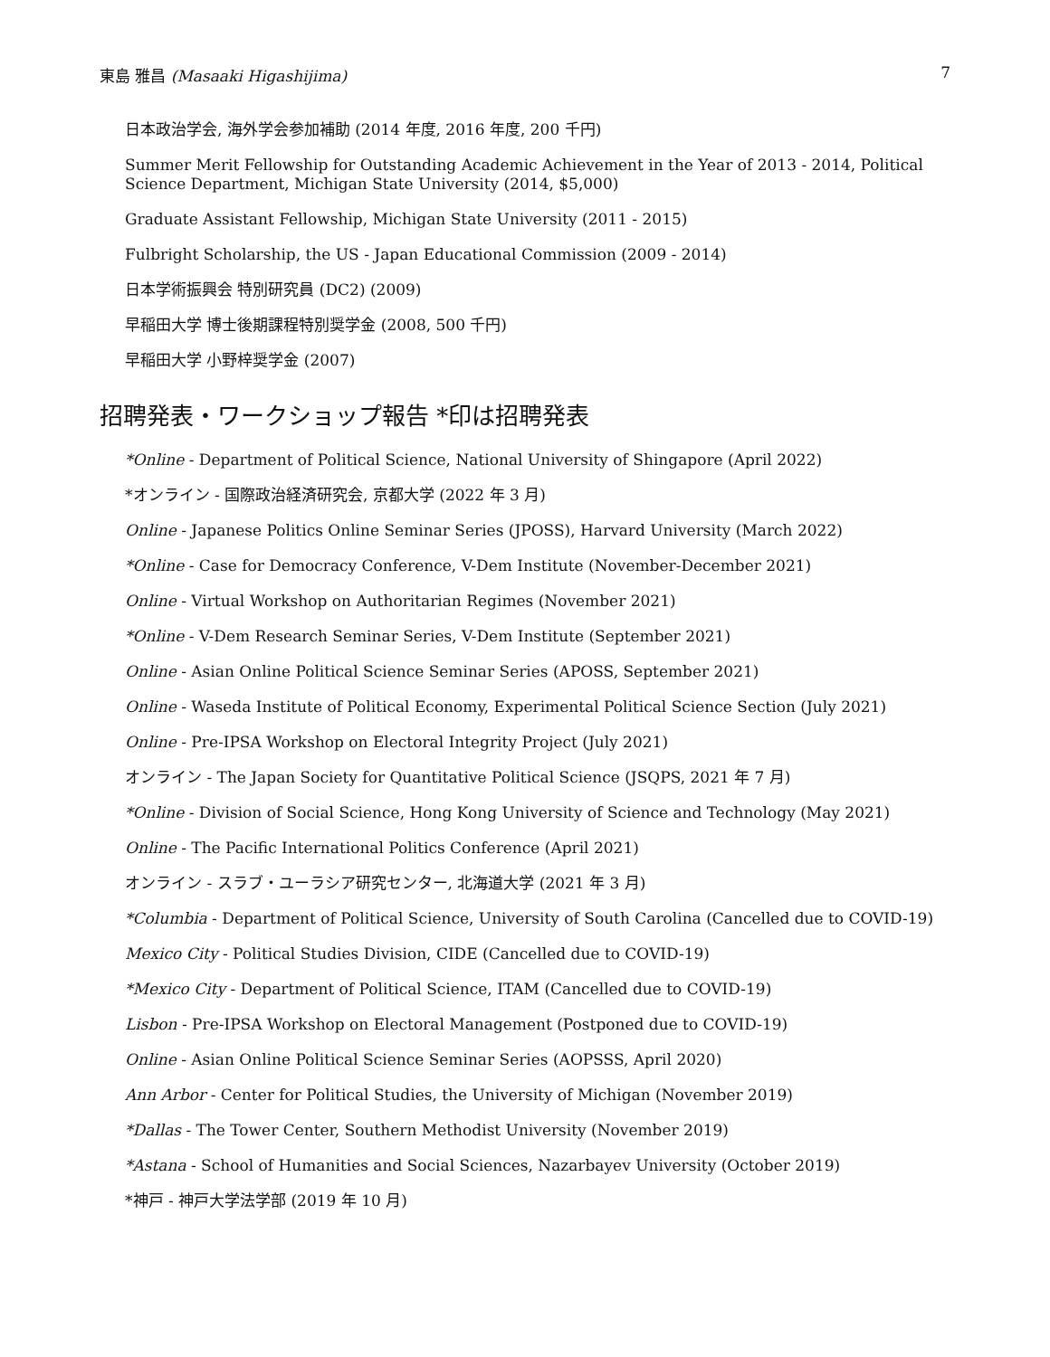東島 雅昌 (Masaaki Higashijima) 7
日本政治学会, 海外学会参加補助 (2014 年度, 2016 年度, 200 千円)
Summer Merit Fellowship for Outstanding Academic Achievement in the Year of 2013 - 2014, Political Science Department, Michigan State University (2014, $5,000)
Graduate Assistant Fellowship, Michigan State University (2011 - 2015)
Fulbright Scholarship, the US - Japan Educational Commission (2009 - 2014)
日本学術振興会 特別研究員 (DC2) (2009)
早稲田大学 博士後期課程特別奨学金 (2008, 500 千円)
早稲田大学 小野梓奨学金 (2007)
招聘発表・ワークショップ報告 *印は招聘発表
*Online - Department of Political Science, National University of Shingapore (April 2022)
*オンライン - 国際政治経済研究会, 京都大学 (2022 年 3 月)
Online - Japanese Politics Online Seminar Series (JPOSS), Harvard University (March 2022)
*Online - Case for Democracy Conference, V-Dem Institute (November-December 2021)
Online - Virtual Workshop on Authoritarian Regimes (November 2021)
*Online - V-Dem Research Seminar Series, V-Dem Institute (September 2021)
Online - Asian Online Political Science Seminar Series (APOSS, September 2021)
Online - Waseda Institute of Political Economy, Experimental Political Science Section (July 2021)
Online - Pre-IPSA Workshop on Electoral Integrity Project (July 2021)
オンライン - The Japan Society for Quantitative Political Science (JSQPS, 2021 年 7 月)
*Online - Division of Social Science, Hong Kong University of Science and Technology (May 2021)
Online - The Pacific International Politics Conference (April 2021)
オンライン - スラブ・ユーラシア研究センター, 北海道大学 (2021 年 3 月)
*Columbia - Department of Political Science, University of South Carolina (Cancelled due to COVID-19)
Mexico City - Political Studies Division, CIDE (Cancelled due to COVID-19)
*Mexico City - Department of Political Science, ITAM (Cancelled due to COVID-19)
Lisbon - Pre-IPSA Workshop on Electoral Management (Postponed due to COVID-19)
Online - Asian Online Political Science Seminar Series (AOPSSS, April 2020)
Ann Arbor - Center for Political Studies, the University of Michigan (November 2019)
*Dallas - The Tower Center, Southern Methodist University (November 2019)
*Astana - School of Humanities and Social Sciences, Nazarbayev University (October 2019)
*神戸 - 神戸大学法学部 (2019 年 10 月)